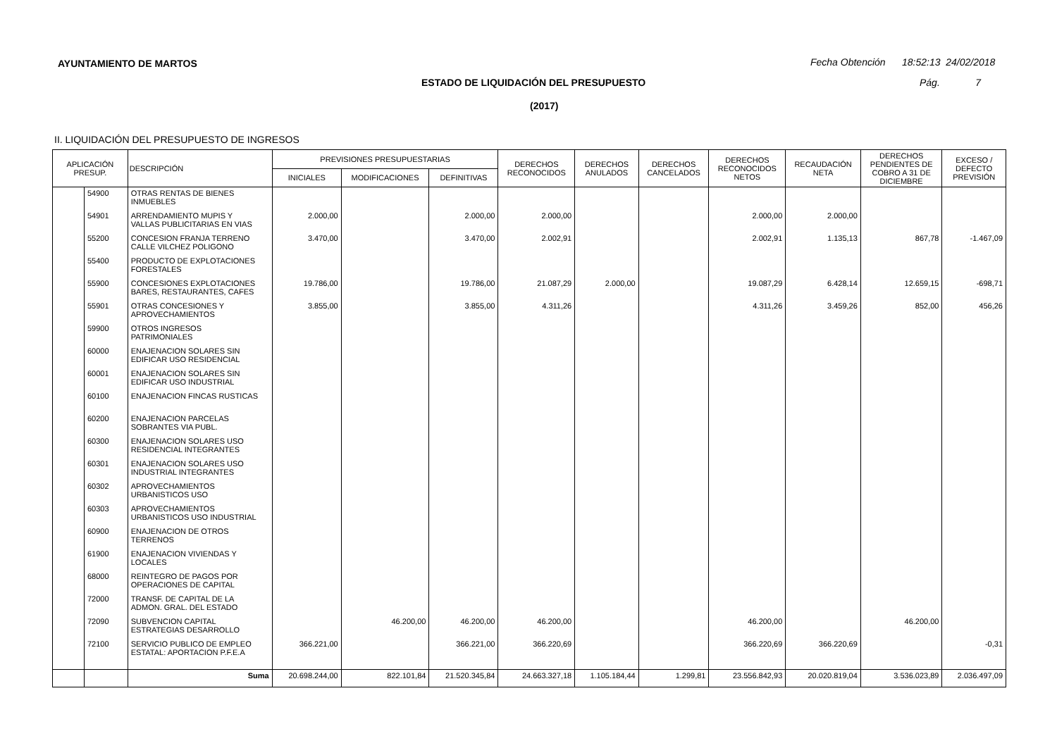AYUNTAMIENTO DE MARTOS
Fecha Obtención 18:52:13 24/02/2018
ESTADO DE LIQUIDACIÓN DEL PRESUPUESTO
Pág. 7
(2017)
II. LIQUIDACIÓN DEL PRESUPUESTO DE INGRESOS
| APLICACIÓN PRESUP. | | DESCRIPCIÓN | PREVISIONES PRESUPUESTARIAS | | | DERECHOS RECONOCIDOS | DERECHOS ANULADOS | DERECHOS CANCELADOS | DERECHOS RECONOCIDOS NETOS | RECAUDACIÓN NETA | DERECHOS PENDIENTES DE COBRO A 31 DE DICIEMBRE | EXCESO / DEFECTO PREVISIÓN |
| --- | --- | --- | --- | --- | --- | --- | --- | --- | --- | --- | --- | --- |
| | | | INICIALES | MODIFICACIONES | DEFINITIVAS | | | | | | | |
| | 54900 | OTRAS RENTAS DE BIENES INMUEBLES | | | | | | | | | | |
| | 54901 | ARRENDAMIENTO MUPIS Y VALLAS PUBLICITARIAS EN VIAS | 2.000,00 | | 2.000,00 | 2.000,00 | | | 2.000,00 | 2.000,00 | | |
| | 55200 | CONCESION FRANJA TERRENO CALLE VILCHEZ POLIGONO | 3.470,00 | | 3.470,00 | 2.002,91 | | | 2.002,91 | 1.135,13 | 867,78 | -1.467,09 |
| | 55400 | PRODUCTO DE EXPLOTACIONES FORESTALES | | | | | | | | | | |
| | 55900 | CONCESIONES EXPLOTACIONES BARES, RESTAURANTES, CAFES | 19.786,00 | | 19.786,00 | 21.087,29 | 2.000,00 | | 19.087,29 | 6.428,14 | 12.659,15 | -698,71 |
| | 55901 | OTRAS CONCESIONES Y APROVECHAMIENTOS | 3.855,00 | | 3.855,00 | 4.311,26 | | | 4.311,26 | 3.459,26 | 852,00 | 456,26 |
| | 59900 | OTROS INGRESOS PATRIMONIALES | | | | | | | | | | |
| | 60000 | ENAJENACION SOLARES SIN EDIFICAR USO RESIDENCIAL | | | | | | | | | | |
| | 60001 | ENAJENACION SOLARES SIN EDIFICAR USO INDUSTRIAL | | | | | | | | | | |
| | 60100 | ENAJENACION FINCAS RUSTICAS | | | | | | | | | | |
| | 60200 | ENAJENACION PARCELAS SOBRANTES VIA PUBL. | | | | | | | | | | |
| | 60300 | ENAJENACION SOLARES USO RESIDENCIAL INTEGRANTES | | | | | | | | | | |
| | 60301 | ENAJENACION SOLARES USO INDUSTRIAL INTEGRANTES | | | | | | | | | | |
| | 60302 | APROVECHAMIENTOS URBANISTICOS USO | | | | | | | | | | |
| | 60303 | APROVECHAMIENTOS URBANISTICOS USO INDUSTRIAL | | | | | | | | | | |
| | 60900 | ENAJENACION DE OTROS TERRENOS | | | | | | | | | | |
| | 61900 | ENAJENACION VIVIENDAS Y LOCALES | | | | | | | | | | |
| | 68000 | REINTEGRO DE PAGOS POR OPERACIONES DE CAPITAL | | | | | | | | | | |
| | 72000 | TRANSF. DE CAPITAL DE LA ADMON. GRAL. DEL ESTADO | | | | | | | | | | |
| | 72090 | SUBVENCION CAPITAL ESTRATEGIAS DESARROLLO | | 46.200,00 | 46.200,00 | 46.200,00 | | | 46.200,00 | | 46.200,00 | |
| | 72100 | SERVICIO PUBLICO DE EMPLEO ESTATAL: APORTACION P.F.E.A | 366.221,00 | | 366.221,00 | 366.220,69 | | | 366.220,69 | 366.220,69 | | -0,31 |
| | | Suma | 20.698.244,00 | 822.101,84 | 21.520.345,84 | 24.663.327,18 | 1.105.184,44 | 1.299,81 | 23.556.842,93 | 20.020.819,04 | 3.536.023,89 | 2.036.497,09 |